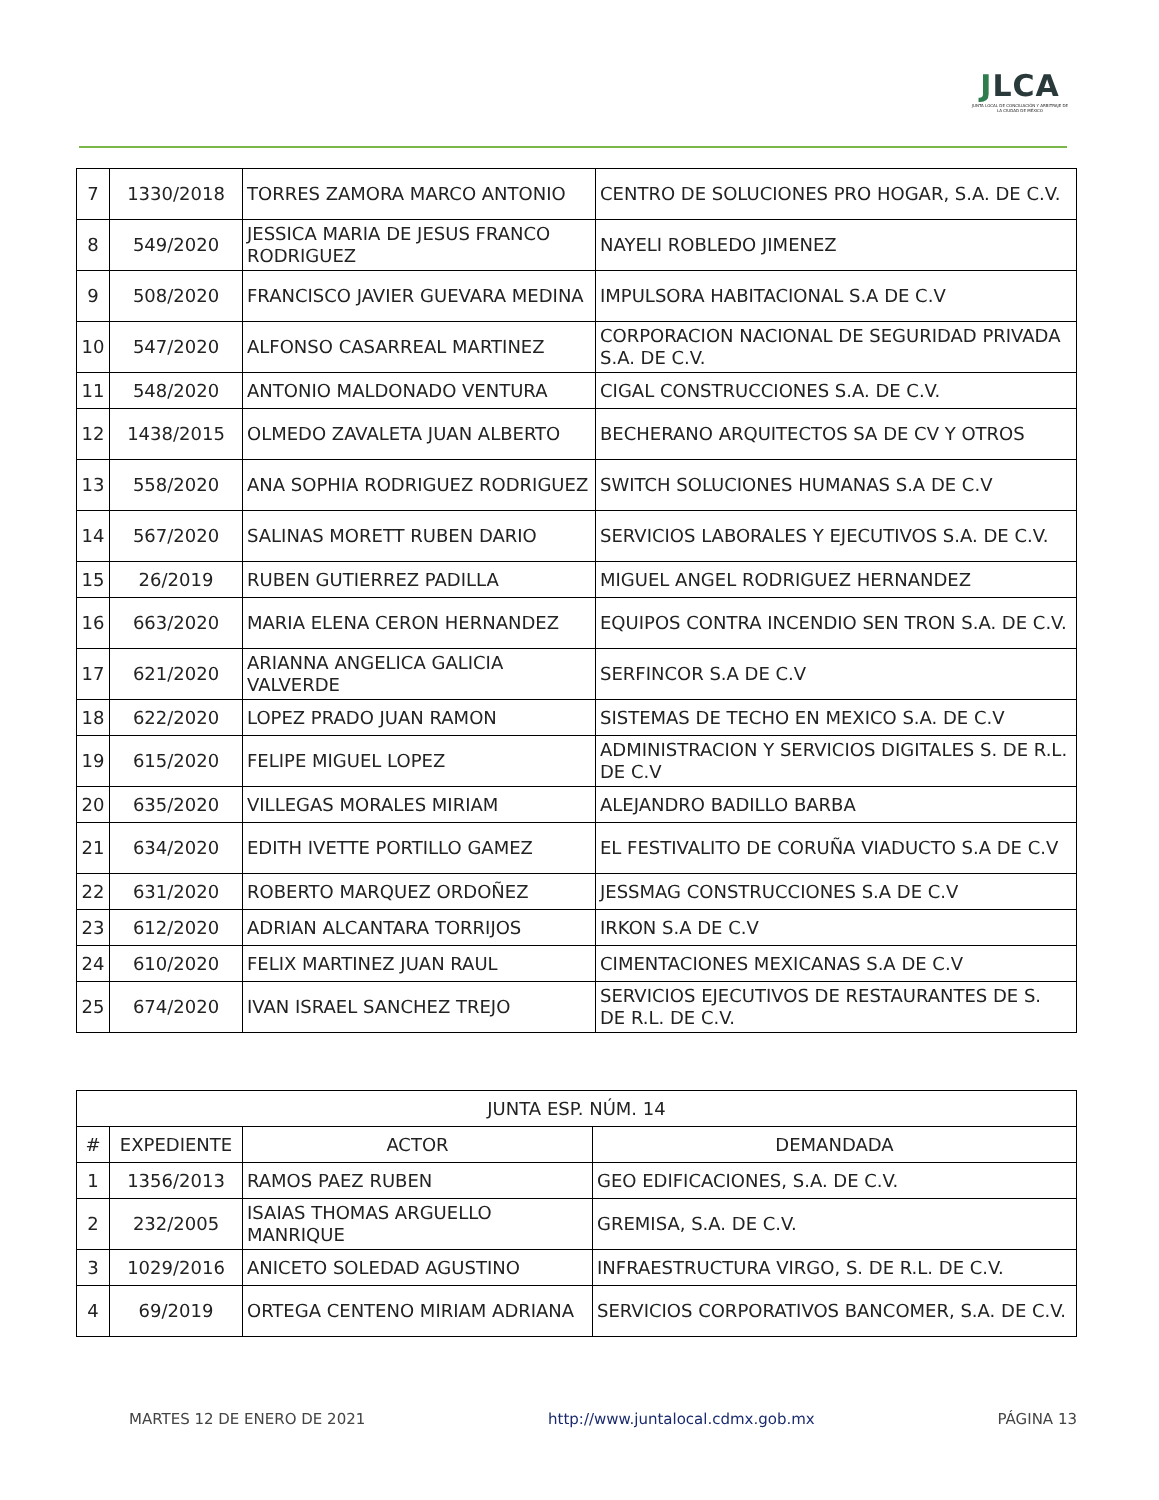JLCA
JUNTA LOCAL DE CONCILIACIÓN Y ARBITRAJE DE LA CIUDAD DE MÉXICO
| 7 | 1330/2018 | TORRES ZAMORA MARCO ANTONIO | CENTRO DE SOLUCIONES PRO HOGAR, S.A. DE C.V. |
| 8 | 549/2020 | JESSICA MARIA DE JESUS FRANCO RODRIGUEZ | NAYELI ROBLEDO JIMENEZ |
| 9 | 508/2020 | FRANCISCO JAVIER GUEVARA MEDINA | IMPULSORA HABITACIONAL S.A DE C.V |
| 10 | 547/2020 | ALFONSO CASARREAL MARTINEZ | CORPORACION NACIONAL DE SEGURIDAD PRIVADA S.A. DE C.V. |
| 11 | 548/2020 | ANTONIO MALDONADO VENTURA | CIGAL CONSTRUCCIONES S.A. DE C.V. |
| 12 | 1438/2015 | OLMEDO ZAVALETA JUAN ALBERTO | BECHERANO ARQUITECTOS SA DE CV Y OTROS |
| 13 | 558/2020 | ANA SOPHIA RODRIGUEZ RODRIGUEZ | SWITCH SOLUCIONES HUMANAS S.A DE C.V |
| 14 | 567/2020 | SALINAS MORETT RUBEN DARIO | SERVICIOS LABORALES Y EJECUTIVOS S.A. DE C.V. |
| 15 | 26/2019 | RUBEN GUTIERREZ PADILLA | MIGUEL ANGEL RODRIGUEZ HERNANDEZ |
| 16 | 663/2020 | MARIA ELENA CERON HERNANDEZ | EQUIPOS CONTRA INCENDIO SEN TRON S.A. DE C.V. |
| 17 | 621/2020 | ARIANNA ANGELICA GALICIA VALVERDE | SERFINCOR S.A DE C.V |
| 18 | 622/2020 | LOPEZ PRADO JUAN RAMON | SISTEMAS DE TECHO EN MEXICO S.A. DE C.V |
| 19 | 615/2020 | FELIPE MIGUEL LOPEZ | ADMINISTRACION Y SERVICIOS DIGITALES S. DE R.L. DE C.V |
| 20 | 635/2020 | VILLEGAS MORALES MIRIAM | ALEJANDRO BADILLO BARBA |
| 21 | 634/2020 | EDITH IVETTE PORTILLO GAMEZ | EL FESTIVALITO DE CORUÑA VIADUCTO S.A DE C.V |
| 22 | 631/2020 | ROBERTO MARQUEZ ORDOÑEZ | JESSMAG CONSTRUCCIONES S.A DE C.V |
| 23 | 612/2020 | ADRIAN ALCANTARA TORRIJOS | IRKON S.A DE C.V |
| 24 | 610/2020 | FELIX MARTINEZ JUAN RAUL | CIMENTACIONES MEXICANAS S.A DE C.V |
| 25 | 674/2020 | IVAN ISRAEL SANCHEZ TREJO | SERVICIOS EJECUTIVOS DE RESTAURANTES DE S. DE R.L. DE C.V. |
| JUNTA ESP. NÚM. 14 | | | |
| --- | --- | --- | --- |
| # | EXPEDIENTE | ACTOR | DEMANDADA |
| 1 | 1356/2013 | RAMOS PAEZ RUBEN | GEO EDIFICACIONES, S.A. DE C.V. |
| 2 | 232/2005 | ISAIAS THOMAS ARGUELLO MANRIQUE | GREMISA, S.A. DE C.V. |
| 3 | 1029/2016 | ANICETO SOLEDAD AGUSTINO | INFRAESTRUCTURA VIRGO, S. DE R.L. DE C.V. |
| 4 | 69/2019 | ORTEGA CENTENO MIRIAM ADRIANA | SERVICIOS CORPORATIVOS BANCOMER, S.A. DE C.V. |
MARTES 12 DE ENERO DE 2021 http://www.juntalocal.cdmx.gob.mx PÁGINA 13